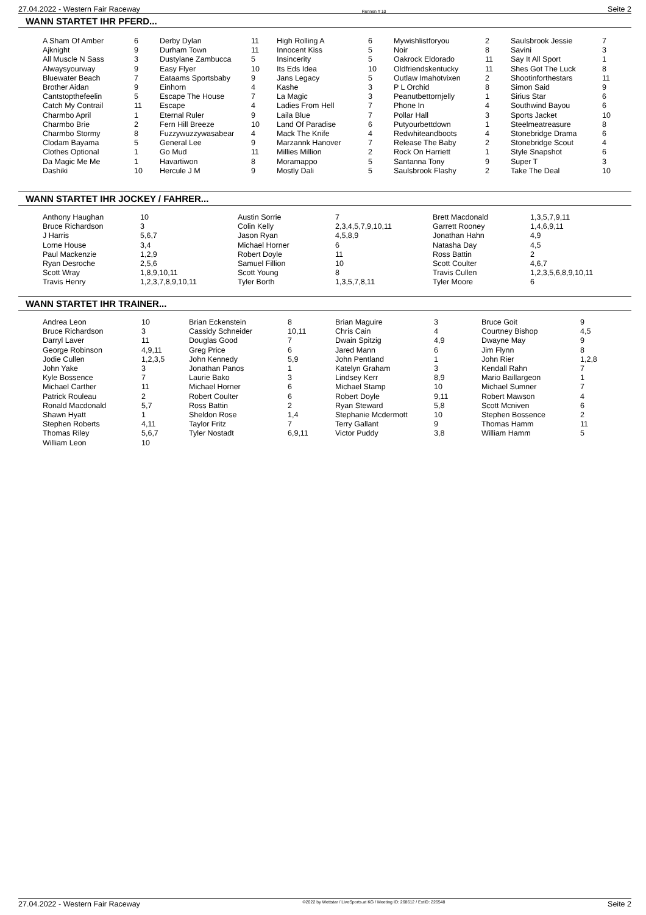27.04.2022 - Western Fair Raceway Rennen # 10 Seite 2
WANN STARTET IHR PFERD...
| A Sham Of Amber | 6 | Derby Dylan | 11 | High Rolling A | 6 | Mywishlistforyou | 2 | Saulsbrook Jessie | 7 |
| Ajknight | 9 | Durham Town | 11 | Innocent Kiss | 5 | Noir | 8 | Savini | 3 |
| All Muscle N Sass | 3 | Dustylane Zambucca | 5 | Insincerity | 5 | Oakrock Eldorado | 11 | Say It All Sport | 1 |
| Alwaysyourway | 9 | Easy Flyer | 10 | Its Eds Idea | 10 | Oldfriendskentucky | 11 | Shes Got The Luck | 8 |
| Bluewater Beach | 7 | Eataams Sportsbaby | 9 | Jans Legacy | 5 | Outlaw Imahotvixen | 2 | Shootinforthestars | 11 |
| Brother Aidan | 9 | Einhorn | 4 | Kashe | 3 | P L Orchid | 8 | Simon Said | 9 |
| Cantstopthefeelin | 5 | Escape The House | 7 | La Magic | 3 | Peanutbettornjelly | 1 | Sirius Star | 6 |
| Catch My Contrail | 11 | Escape | 4 | Ladies From Hell | 7 | Phone In | 4 | Southwind Bayou | 6 |
| Charmbo April | 1 | Eternal Ruler | 9 | Laila Blue | 7 | Pollar Hall | 3 | Sports Jacket | 10 |
| Charmbo Brie | 2 | Fern Hill Breeze | 10 | Land Of Paradise | 6 | Putyourbettdown | 1 | Steelmeatreasure | 8 |
| Charmbo Stormy | 8 | Fuzzywuzzywasabear | 4 | Mack The Knife | 4 | Redwhiteandboots | 4 | Stonebridge Drama | 6 |
| Clodam Bayama | 5 | General Lee | 9 | Marzannk Hanover | 7 | Release The Baby | 2 | Stonebridge Scout | 4 |
| Clothes Optional | 1 | Go Mud | 11 | Millies Million | 2 | Rock On Harriett | 1 | Style Snapshot | 6 |
| Da Magic Me Me | 1 | Havartiwon | 8 | Moramappo | 5 | Santanna Tony | 9 | Super T | 3 |
| Dashiki | 10 | Hercule J M | 9 | Mostly Dali | 5 | Saulsbrook Flashy | 2 | Take The Deal | 10 |
WANN STARTET IHR JOCKEY / FAHRER...
| Anthony Haughan | 10 | Austin Sorrie | 7 | Brett Macdonald | 1,3,5,7,9,11 |
| Bruce Richardson | 3 | Colin Kelly | 2,3,4,5,7,9,10,11 | Garrett Rooney | 1,4,6,9,11 |
| J Harris | 5,6,7 | Jason Ryan | 4,5,8,9 | Jonathan Hahn | 4,9 |
| Lorne House | 3,4 | Michael Horner | 6 | Natasha Day | 4,5 |
| Paul Mackenzie | 1,2,9 | Robert Doyle | 11 | Ross Battin | 2 |
| Ryan Desroche | 2,5,6 | Samuel Fillion | 10 | Scott Coulter | 4,6,7 |
| Scott Wray | 1,8,9,10,11 | Scott Young | 8 | Travis Cullen | 1,2,3,5,6,8,9,10,11 |
| Travis Henry | 1,2,3,7,8,9,10,11 | Tyler Borth | 1,3,5,7,8,11 | Tyler Moore | 6 |
WANN STARTET IHR TRAINER...
| Andrea Leon | 10 | Brian Eckenstein | 8 | Brian Maguire | 3 | Bruce Goit | 9 |
| Bruce Richardson | 3 | Cassidy Schneider | 10,11 | Chris Cain | 4 | Courtney Bishop | 4,5 |
| Darryl Laver | 11 | Douglas Good | 7 | Dwain Spitzig | 4,9 | Dwayne May | 9 |
| George Robinson | 4,9,11 | Greg Price | 6 | Jared Mann | 6 | Jim Flynn | 8 |
| Jodie Cullen | 1,2,3,5 | John Kennedy | 5,9 | John Pentland | 1 | John Rier | 1,2,8 |
| John Yake | 3 | Jonathan Panos | 1 | Katelyn Graham | 3 | Kendall Rahn | 7 |
| Kyle Bossence | 7 | Laurie Bako | 3 | Lindsey Kerr | 8,9 | Mario Baillargeon | 1 |
| Michael Carther | 11 | Michael Horner | 6 | Michael Stamp | 10 | Michael Sumner | 7 |
| Patrick Rouleau | 2 | Robert Coulter | 6 | Robert Doyle | 9,11 | Robert Mawson | 4 |
| Ronald Macdonald | 5,7 | Ross Battin | 2 | Ryan Steward | 5,8 | Scott Mcniven | 6 |
| Shawn Hyatt | 1 | Sheldon Rose | 1,4 | Stephanie Mcdermott | 10 | Stephen Bossence | 2 |
| Stephen Roberts | 4,11 | Taylor Fritz | 7 | Terry Gallant | 9 | Thomas Hamm | 11 |
| Thomas Riley | 5,6,7 | Tyler Nostadt | 6,9,11 | Victor Puddy | 3,8 | William Hamm | 5 |
| William Leon | 10 | | | | | | |
27.04.2022 - Western Fair Raceway ©2022 by Wettstar / LiveSports.at KG / Meeting ID: 268612 / ExtID: 226548 Seite 2